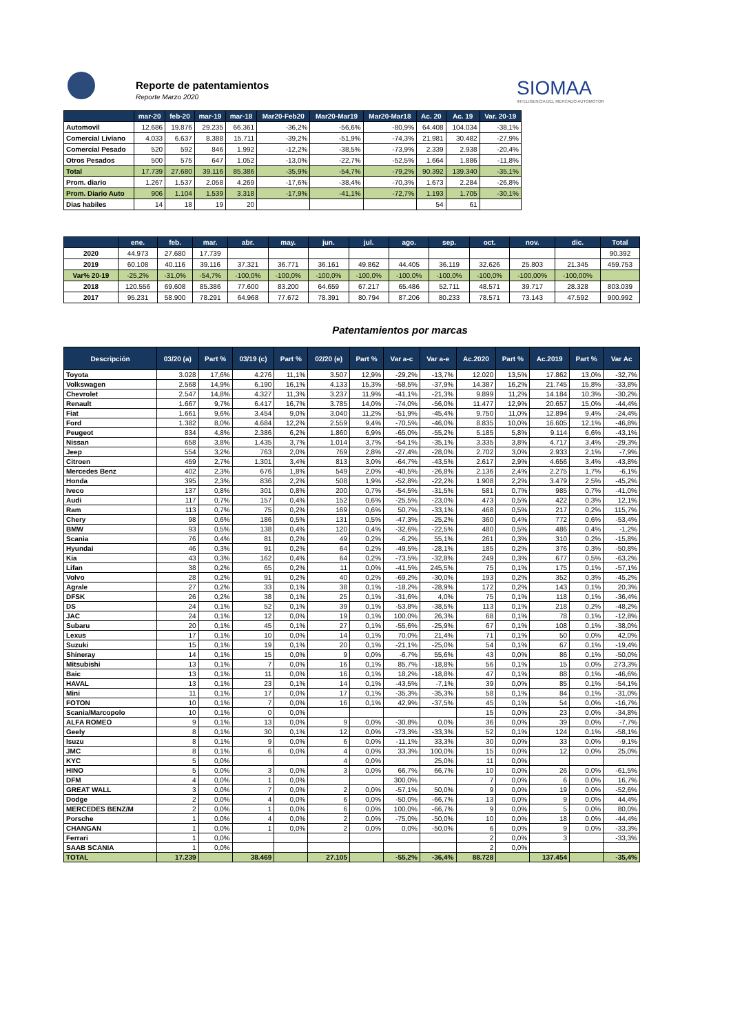Reporte de patentamientos
Reporte Marzo 2020
SIOMAA
INTELIGENCIA DEL MERCADO AUTOMOTOR
| | mar-20 | feb-20 | mar-19 | mar-18 | Mar20-Feb20 | Mar20-Mar19 | Mar20-Mar18 | Ac. 20 | Ac. 19 | Var. 20-19 |
| --- | --- | --- | --- | --- | --- | --- | --- | --- | --- | --- |
| Automovil | 12.686 | 19.876 | 29.235 | 66.361 | -36,2% | -56,6% | -80,9% | 64.408 | 104.034 | -38,1% |
| Comercial Liviano | 4.033 | 6.637 | 8.388 | 15.711 | -39,2% | -51,9% | -74,3% | 21.981 | 30.482 | -27,9% |
| Comercial Pesado | 520 | 592 | 846 | 1.992 | -12,2% | -38,5% | -73,9% | 2.339 | 2.938 | -20,4% |
| Otros Pesados | 500 | 575 | 647 | 1.052 | -13,0% | -22,7% | -52,5% | 1.664 | 1.886 | -11,8% |
| Total | 17.739 | 27.680 | 39.116 | 85.386 | -35,9% | -54,7% | -79,2% | 90.392 | 139.340 | -35,1% |
| Prom. diario | 1.267 | 1.537 | 2.058 | 4.269 | -17,6% | -38,4% | -70,3% | 1.673 | 2.284 | -26,8% |
| Prom. Diario Auto | 906 | 1.104 | 1.539 | 3.318 | -17,9% | -41,1% | -72,7% | 1.193 | 1.705 | -30,1% |
| Dias habiles | 14 | 18 | 19 | 20 | | | | 54 | 61 | |
| | ene. | feb. | mar. | abr. | may. | jun. | jul. | ago. | sep. | oct. | nov. | dic. | Total |
| --- | --- | --- | --- | --- | --- | --- | --- | --- | --- | --- | --- | --- | --- |
| 2020 | 44.973 | 27.680 | 17.739 | | | | | | | | | | 90.392 |
| 2019 | 60.108 | 40.116 | 39.116 | 37.321 | 36.771 | 36.161 | 49.862 | 44.405 | 36.119 | 32.626 | 25.803 | 21.345 | 459.753 |
| Var% 20-19 | -25,2% | -31,0% | -54,7% | -100,0% | -100,0% | -100,0% | -100,0% | -100,0% | -100,0% | -100,0% | -100,00% | -100,00% | |
| 2018 | 120.556 | 69.608 | 85.386 | 77.600 | 83.200 | 64.659 | 67.217 | 65.486 | 52.711 | 48.571 | 39.717 | 28.328 | 803.039 |
| 2017 | 95.231 | 58.900 | 78.291 | 64.968 | 77.672 | 78.391 | 80.794 | 87.206 | 80.233 | 78.571 | 73.143 | 47.592 | 900.992 |
Patentamientos por marcas
| Descripción | 03/20 (a) | Part % | 03/19 (c) | Part % | 02/20 (e) | Part % | Var a-c | Var a-e | Ac.2020 | Part % | Ac.2019 | Part % | Var Ac |
| --- | --- | --- | --- | --- | --- | --- | --- | --- | --- | --- | --- | --- | --- |
| Toyota | 3.028 | 17,6% | 4.276 | 11,1% | 3.507 | 12,9% | -29,2% | -13,7% | 12.020 | 13,5% | 17.862 | 13,0% | -32,7% |
| Volkswagen | 2.568 | 14,9% | 6.190 | 16,1% | 4.133 | 15,3% | -58,5% | -37,9% | 14.387 | 16,2% | 21.745 | 15,8% | -33,8% |
| Chevrolet | 2.547 | 14,8% | 4.327 | 11,3% | 3.237 | 11,9% | -41,1% | -21,3% | 9.899 | 11,2% | 14.184 | 10,3% | -30,2% |
| Renault | 1.667 | 9,7% | 6.417 | 16,7% | 3.785 | 14,0% | -74,0% | -56,0% | 11.477 | 12,9% | 20.657 | 15,0% | -44,4% |
| Fiat | 1.661 | 9,6% | 3.454 | 9,0% | 3.040 | 11,2% | -51,9% | -45,4% | 9.750 | 11,0% | 12.894 | 9,4% | -24,4% |
| Ford | 1.382 | 8,0% | 4.684 | 12,2% | 2.559 | 9,4% | -70,5% | -46,0% | 8.835 | 10,0% | 16.605 | 12,1% | -46,8% |
| Peugeot | 834 | 4,8% | 2.386 | 6,2% | 1.860 | 6,9% | -65,0% | -55,2% | 5.185 | 5,8% | 9.114 | 6,6% | -43,1% |
| Nissan | 658 | 3,8% | 1.435 | 3,7% | 1.014 | 3,7% | -54,1% | -35,1% | 3.335 | 3,8% | 4.717 | 3,4% | -29,3% |
| Jeep | 554 | 3,2% | 763 | 2,0% | 769 | 2,8% | -27,4% | -28,0% | 2.702 | 3,0% | 2.933 | 2,1% | -7,9% |
| Citroen | 459 | 2,7% | 1.301 | 3,4% | 813 | 3,0% | -64,7% | -43,5% | 2.617 | 2,9% | 4.656 | 3,4% | -43,8% |
| Mercedes Benz | 402 | 2,3% | 676 | 1,8% | 549 | 2,0% | -40,5% | -26,8% | 2.136 | 2,4% | 2.275 | 1,7% | -6,1% |
| Honda | 395 | 2,3% | 836 | 2,2% | 508 | 1,9% | -52,8% | -22,2% | 1.908 | 2,2% | 3.479 | 2,5% | -45,2% |
| Iveco | 137 | 0,8% | 301 | 0,8% | 200 | 0,7% | -54,5% | -31,5% | 581 | 0,7% | 985 | 0,7% | -41,0% |
| Audi | 117 | 0,7% | 157 | 0,4% | 152 | 0,6% | -25,5% | -23,0% | 473 | 0,5% | 422 | 0,3% | 12,1% |
| Ram | 113 | 0,7% | 75 | 0,2% | 169 | 0,6% | 50,7% | -33,1% | 468 | 0,5% | 217 | 0,2% | 115,7% |
| Chery | 98 | 0,6% | 186 | 0,5% | 131 | 0,5% | -47,3% | -25,2% | 360 | 0,4% | 772 | 0,6% | -53,4% |
| BMW | 93 | 0,5% | 138 | 0,4% | 120 | 0,4% | -32,6% | -22,5% | 480 | 0,5% | 486 | 0,4% | -1,2% |
| Scania | 76 | 0,4% | 81 | 0,2% | 49 | 0,2% | -6,2% | 55,1% | 261 | 0,3% | 310 | 0,2% | -15,8% |
| Hyundai | 46 | 0,3% | 91 | 0,2% | 64 | 0,2% | -49,5% | -28,1% | 185 | 0,2% | 376 | 0,3% | -50,8% |
| Kia | 43 | 0,3% | 162 | 0,4% | 64 | 0,2% | -73,5% | -32,8% | 249 | 0,3% | 677 | 0,5% | -63,2% |
| Lifan | 38 | 0,2% | 65 | 0,2% | 11 | 0,0% | -41,5% | 245,5% | 75 | 0,1% | 175 | 0,1% | -57,1% |
| Volvo | 28 | 0,2% | 91 | 0,2% | 40 | 0,2% | -69,2% | -30,0% | 193 | 0,2% | 352 | 0,3% | -45,2% |
| Agrale | 27 | 0,2% | 33 | 0,1% | 38 | 0,1% | -18,2% | -28,9% | 172 | 0,2% | 143 | 0,1% | 20,3% |
| DFSK | 26 | 0,2% | 38 | 0,1% | 25 | 0,1% | -31,6% | 4,0% | 75 | 0,1% | 118 | 0,1% | -36,4% |
| DS | 24 | 0,1% | 52 | 0,1% | 39 | 0,1% | -53,8% | -38,5% | 113 | 0,1% | 218 | 0,2% | -48,2% |
| JAC | 24 | 0,1% | 12 | 0,0% | 19 | 0,1% | 100,0% | 26,3% | 68 | 0,1% | 78 | 0,1% | -12,8% |
| Subaru | 20 | 0,1% | 45 | 0,1% | 27 | 0,1% | -55,6% | -25,9% | 67 | 0,1% | 108 | 0,1% | -38,0% |
| Lexus | 17 | 0,1% | 10 | 0,0% | 14 | 0,1% | 70,0% | 21,4% | 71 | 0,1% | 50 | 0,0% | 42,0% |
| Suzuki | 15 | 0,1% | 19 | 0,1% | 20 | 0,1% | -21,1% | -25,0% | 54 | 0,1% | 67 | 0,1% | -19,4% |
| Shineray | 14 | 0,1% | 15 | 0,0% | 9 | 0,0% | -6,7% | 55,6% | 43 | 0,0% | 86 | 0,1% | -50,0% |
| Mitsubishi | 13 | 0,1% | 7 | 0,0% | 16 | 0,1% | 85,7% | -18,8% | 56 | 0,1% | 15 | 0,0% | 273,3% |
| Baic | 13 | 0,1% | 11 | 0,0% | 16 | 0,1% | 18,2% | -18,8% | 47 | 0,1% | 88 | 0,1% | -46,6% |
| HAVAL | 13 | 0,1% | 23 | 0,1% | 14 | 0,1% | -43,5% | -7,1% | 39 | 0,0% | 85 | 0,1% | -54,1% |
| Mini | 11 | 0,1% | 17 | 0,0% | 17 | 0,1% | -35,3% | -35,3% | 58 | 0,1% | 84 | 0,1% | -31,0% |
| FOTON | 10 | 0,1% | 7 | 0,0% | 16 | 0,1% | 42,9% | -37,5% | 45 | 0,1% | 54 | 0,0% | -16,7% |
| Scania/Marcopolo | 10 | 0,1% | 0 | 0,0% | | | | | 15 | 0,0% | 23 | 0,0% | -34,8% |
| ALFA ROMEO | 9 | 0,1% | 13 | 0,0% | 9 | 0,0% | -30,8% | 0,0% | 36 | 0,0% | 39 | 0,0% | -7,7% |
| Geely | 8 | 0,1% | 30 | 0,1% | 12 | 0,0% | -73,3% | -33,3% | 52 | 0,1% | 124 | 0,1% | -58,1% |
| Isuzu | 8 | 0,1% | 9 | 0,0% | 6 | 0,0% | -11,1% | 33,3% | 30 | 0,0% | 33 | 0,0% | -9,1% |
| JMC | 8 | 0,1% | 6 | 0,0% | 4 | 0,0% | 33,3% | 100,0% | 15 | 0,0% | 12 | 0,0% | 25,0% |
| KYC | 5 | 0,0% | | | 4 | 0,0% | | 25,0% | 11 | 0,0% | | | |
| HINO | 5 | 0,0% | 3 | 0,0% | 3 | 0,0% | 66,7% | 66,7% | 10 | 0,0% | 26 | 0,0% | -61,5% |
| DFM | 4 | 0,0% | 1 | 0,0% | | | 300,0% | | 7 | 0,0% | 6 | 0,0% | 16,7% |
| GREAT WALL | 3 | 0,0% | 7 | 0,0% | 2 | 0,0% | -57,1% | 50,0% | 9 | 0,0% | 19 | 0,0% | -52,6% |
| Dodge | 2 | 0,0% | 4 | 0,0% | 6 | 0,0% | -50,0% | -66,7% | 13 | 0,0% | 9 | 0,0% | 44,4% |
| MERCEDES BENZ/M | 2 | 0,0% | 1 | 0,0% | 6 | 0,0% | 100,0% | -66,7% | 9 | 0,0% | 5 | 0,0% | 80,0% |
| Porsche | 1 | 0,0% | 4 | 0,0% | 2 | 0,0% | -75,0% | -50,0% | 10 | 0,0% | 18 | 0,0% | -44,4% |
| CHANGAN | 1 | 0,0% | 1 | 0,0% | 2 | 0,0% | 0,0% | -50,0% | 6 | 0,0% | 9 | 0,0% | -33,3% |
| Ferrari | 1 | 0,0% | | | | | | | 2 | 0,0% | 3 | | -33,3% |
| SAAB SCANIA | 1 | 0,0% | | | | | | | 2 | 0,0% | | | |
| TOTAL | 17.239 | | 38.469 | | 27.105 | | -55,2% | -36,4% | 88.728 | | 137.454 | | -35,4% |